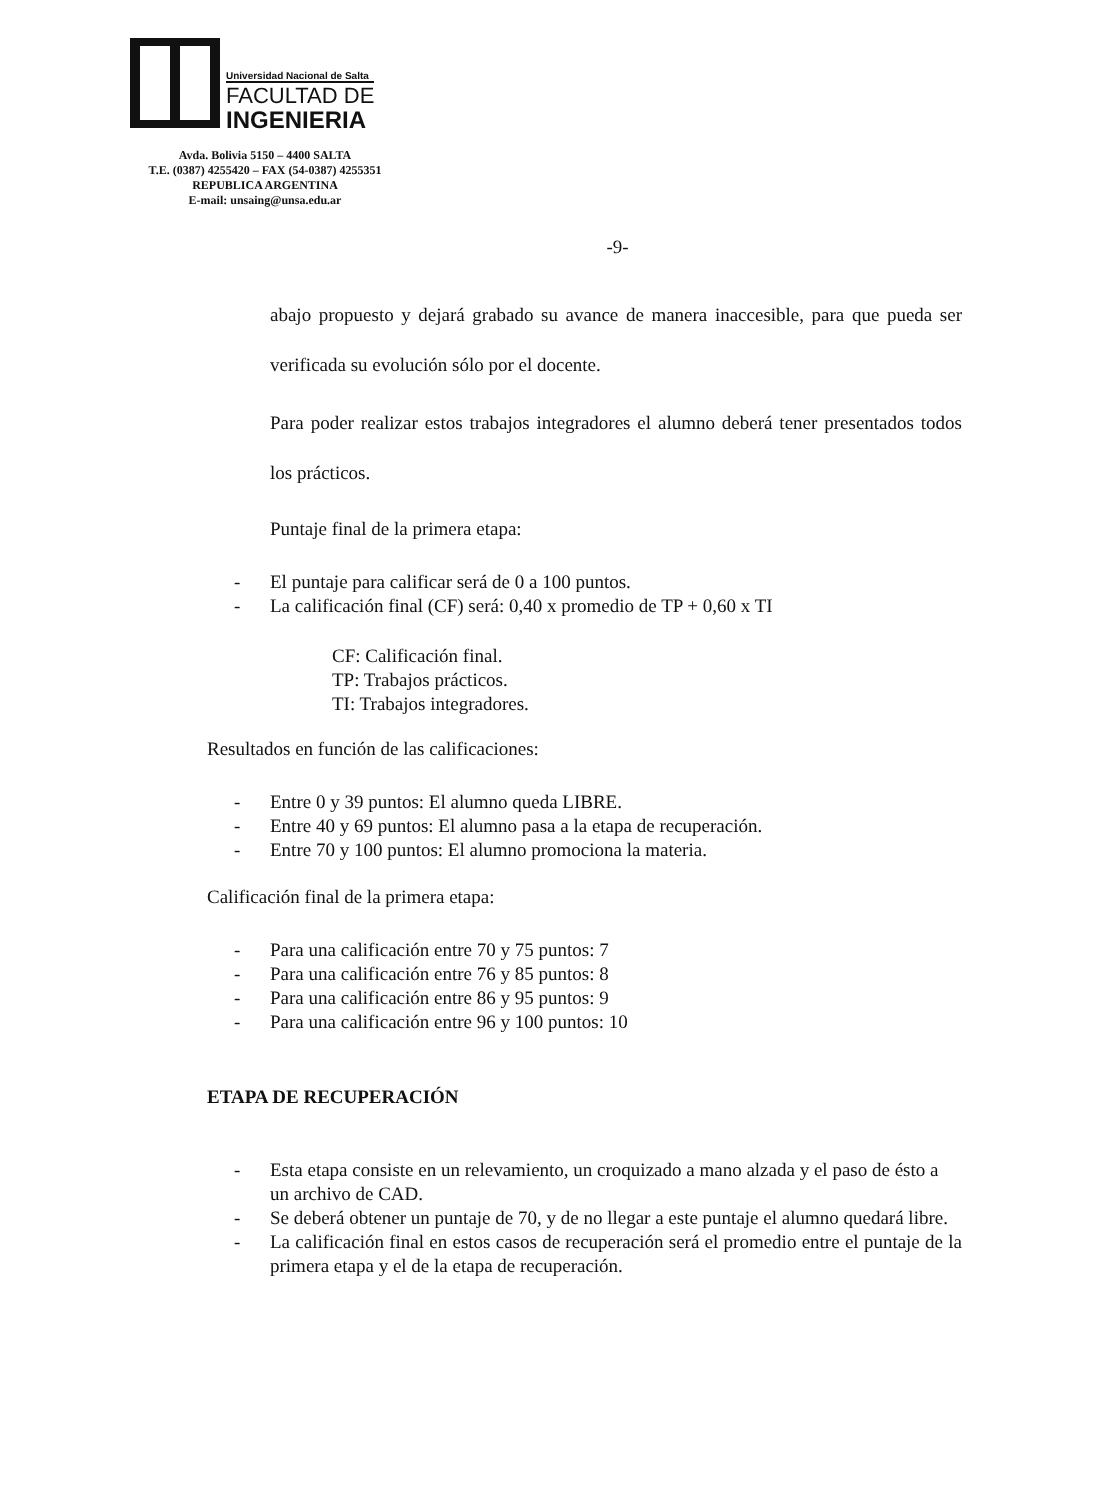Universidad Nacional de Salta
FACULTAD DE
INGENIERIA
Avda. Bolivia 5150 – 4400 SALTA
T.E. (0387) 4255420 – FAX (54-0387) 4255351
REPUBLICA ARGENTINA
E-mail: unsaing@unsa.edu.ar
-9-
abajo propuesto y dejará grabado su avance de manera inaccesible, para que pueda ser verificada su evolución sólo por el docente.
Para poder realizar estos trabajos integradores el alumno deberá tener presentados todos los prácticos.
Puntaje final de la primera etapa:
- El puntaje para calificar será de 0 a 100 puntos.
- La calificación final (CF) será: 0,40 x promedio de TP + 0,60 x TI
CF: Calificación final.
TP: Trabajos prácticos.
TI: Trabajos integradores.
Resultados en función de las calificaciones:
- Entre 0 y 39 puntos: El alumno queda LIBRE.
- Entre 40 y 69 puntos: El alumno pasa a la etapa de recuperación.
- Entre 70 y 100 puntos: El alumno promociona la materia.
Calificación final de la primera etapa:
- Para una calificación entre 70 y 75 puntos: 7
- Para una calificación entre 76 y 85 puntos: 8
- Para una calificación entre 86 y 95 puntos: 9
- Para una calificación entre 96 y 100 puntos: 10
ETAPA DE RECUPERACIÓN
- Esta etapa consiste en un relevamiento, un croquizado a mano alzada y el paso de ésto a un archivo de CAD.
- Se deberá obtener un puntaje de 70, y de no llegar a este puntaje el alumno quedará libre.
- La calificación final en estos casos de recuperación será el promedio entre el puntaje de la primera etapa y el de la etapa de recuperación.